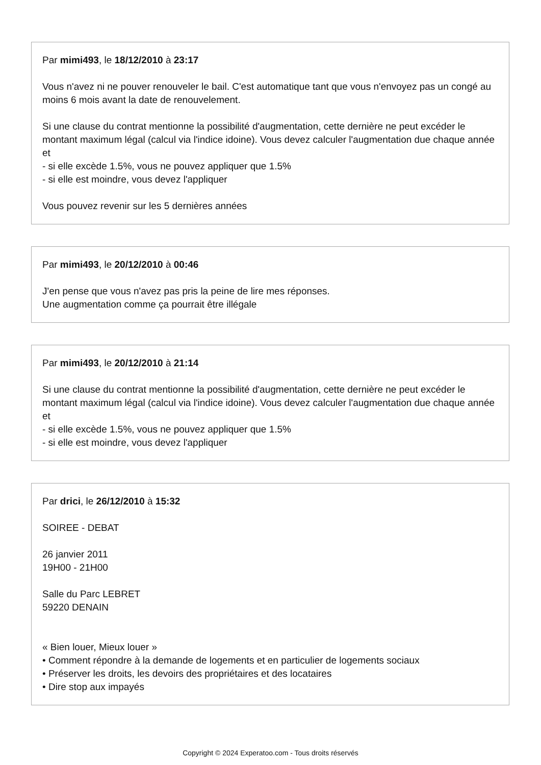Par mimi493, le 18/12/2010 à 23:17
Vous n'avez ni ne pouver renouveler le bail. C'est automatique tant que vous n'envoyez pas un congé au moins 6 mois avant la date de renouvelement.
Si une clause du contrat mentionne la possibilité d'augmentation, cette dernière ne peut excéder le montant maximum légal (calcul via l'indice idoine). Vous devez calculer l'augmentation due chaque année et
- si elle excède 1.5%, vous ne pouvez appliquer que 1.5%
- si elle est moindre, vous devez l'appliquer
Vous pouvez revenir sur les 5 dernières années
Par mimi493, le 20/12/2010 à 00:46
J'en pense que vous n'avez pas pris la peine de lire mes réponses.
Une augmentation comme ça pourrait être illégale
Par mimi493, le 20/12/2010 à 21:14
Si une clause du contrat mentionne la possibilité d'augmentation, cette dernière ne peut excéder le montant maximum légal (calcul via l'indice idoine). Vous devez calculer l'augmentation due chaque année et
- si elle excède 1.5%, vous ne pouvez appliquer que 1.5%
- si elle est moindre, vous devez l'appliquer
Par drici, le 26/12/2010 à 15:32
SOIREE - DEBAT
26 janvier 2011
19H00 - 21H00
Salle du Parc LEBRET
59220 DENAIN
« Bien louer, Mieux louer »
• Comment répondre à la demande de logements et en particulier de logements sociaux
• Préserver les droits, les devoirs des propriétaires et des locataires
• Dire stop aux impayés
Copyright © 2024 Experatoo.com - Tous droits réservés